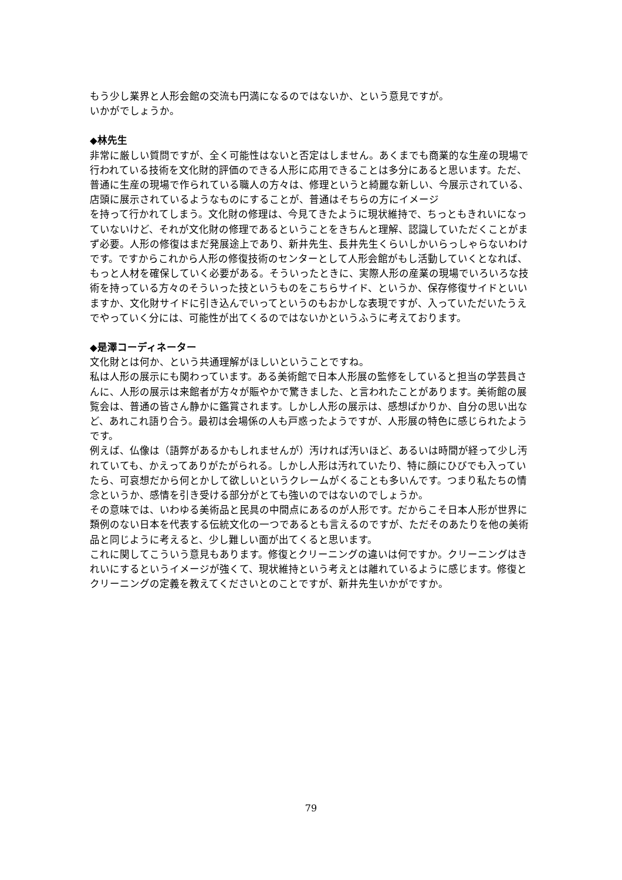もう少し業界と人形会館の交流も円満になるのではないか、という意見ですが。
いかがでしょうか。
◆林先生
非常に厳しい質問ですが、全く可能性はないと否定はしません。あくまでも商業的な生産の現場で行われている技術を文化財的評価のできる人形に応用できることは多分にあると思います。ただ、普通に生産の現場で作られている職人の方々は、修理というと綺麗な新しい、今展示されている、店頭に展示されているようなものにすることが、普通はそちらの方にイメージ
を持って行かれてしまう。文化財の修理は、今見てきたように現状維持で、ちっともきれいになっていないけど、それが文化財の修理であるということをきちんと理解、認識していただくことがまず必要。人形の修復はまだ発展途上であり、新井先生、長井先生くらいしかいらっしゃらないわけです。ですからこれから人形の修復技術のセンターとして人形会館がもし活動していくとなれば、もっと人材を確保していく必要がある。そういったときに、実際人形の産業の現場でいろいろな技術を持っている方々のそういった技というものをこちらサイド、というか、保存修復サイドといいますか、文化財サイドに引き込んでいってというのもおかしな表現ですが、入っていただいたうえでやっていく分には、可能性が出てくるのではないかというふうに考えております。
◆是澤コーディネーター
文化財とは何か、という共通理解がほしいということですね。
私は人形の展示にも関わっています。ある美術館で日本人形展の監修をしていると担当の学芸員さんに、人形の展示は来館者が方々が賑やかで驚きました、と言われたことがあります。美術館の展覧会は、普通の皆さん静かに鑑賞されます。しかし人形の展示は、感想ばかりか、自分の思い出など、あれこれ語り合う。最初は会場係の人も戸惑ったようですが、人形展の特色に感じられたようです。
例えば、仏像は（語弊があるかもしれませんが）汚ければ汚いほど、あるいは時間が経って少し汚れていても、かえってありがたがられる。しかし人形は汚れていたり、特に顔にひびでも入っていたら、可哀想だから何とかして欲しいというクレームがくることも多いんです。つまり私たちの情念というか、感情を引き受ける部分がとても強いのではないのでしょうか。
その意味では、いわゆる美術品と民具の中間点にあるのが人形です。だからこそ日本人形が世界に類例のない日本を代表する伝統文化の一つであるとも言えるのですが、ただそのあたりを他の美術品と同じように考えると、少し難しい面が出てくると思います。
これに関してこういう意見もあります。修復とクリーニングの違いは何ですか。クリーニングはきれいにするというイメージが強くて、現状維持という考えとは離れているように感じます。修復とクリーニングの定義を教えてくださいとのことですが、新井先生いかがですか。
79